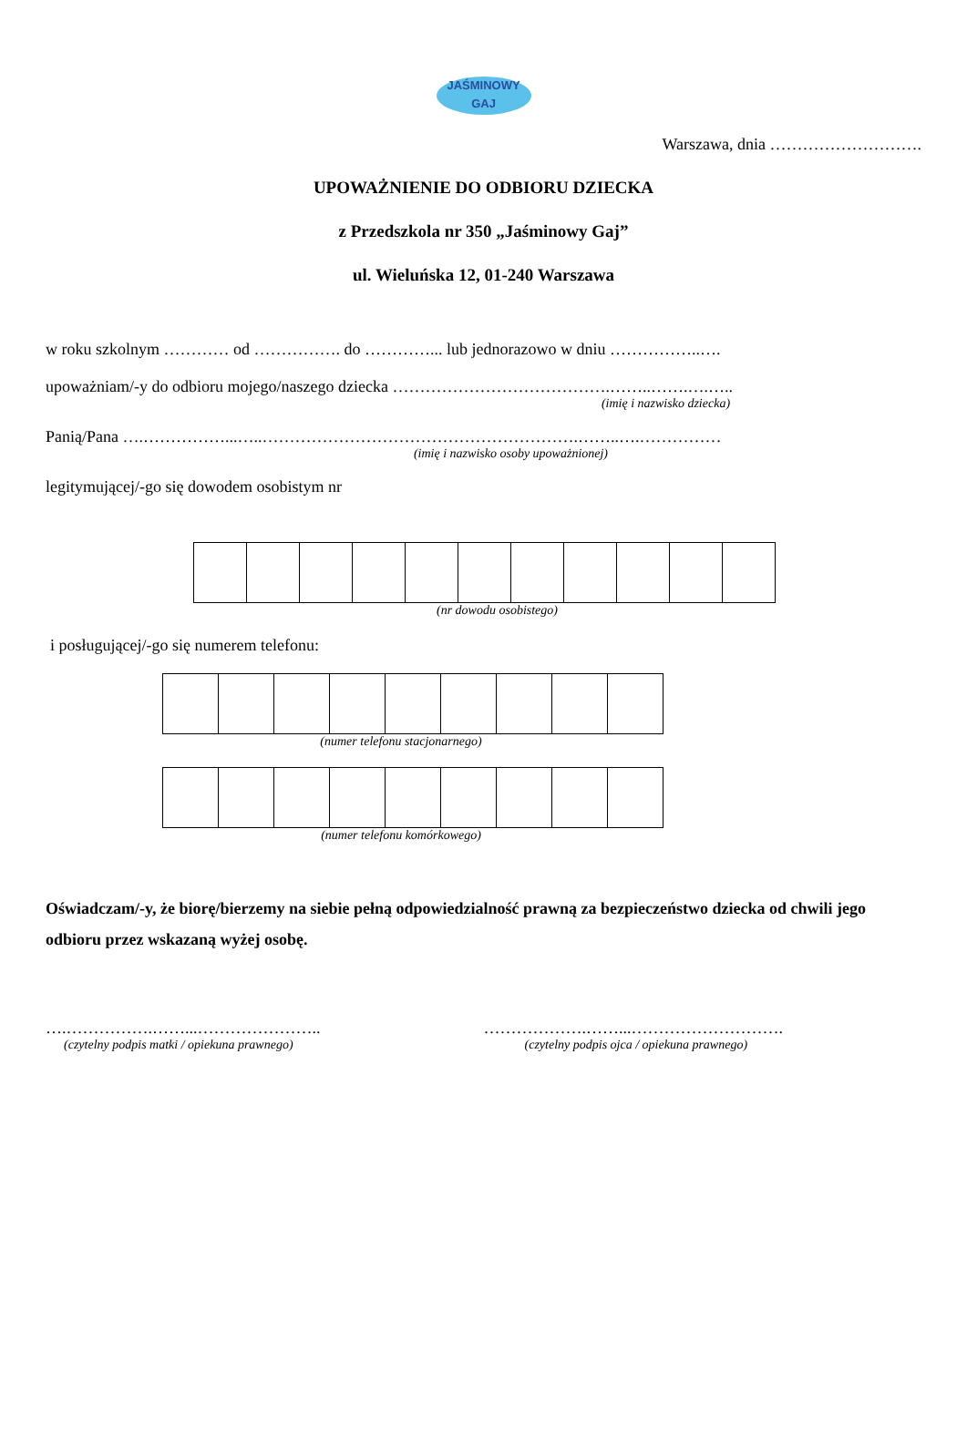JAŚMINOWY
GAJ
Warszawa, dnia ……………………….
UPOWAŻNIENIE DO ODBIORU DZIECKA
z Przedszkola nr 350 „Jaśminowy Gaj”
ul. Wieluńska 12, 01-240 Warszawa
w roku szkolnym ………… od ……………. do …………... lub jednorazowo w dniu ……………..….
upoważniam/-y do odbioru mojego/naszego dziecka ………………………………….……..…….….…..
(imię i nazwisko dziecka)
Panią/Pana ….……………...…..………………………………………………….……..….……………
(imię i nazwisko osoby upoważnionej)
legitymującej/-go się dowodem osobistym nr
(nr dowodu osobistego)
i posługującej/-go się numerem telefonu:
(numer telefonu stacjonarnego)
(numer telefonu komórkowego)
Oświadczam/-y, że biorę/bierzemy na siebie pełną odpowiedzialność prawną za bezpieczeństwo dziecka od chwili jego odbioru przez wskazaną wyżej osobę.
….…………….……...…………………..
(czytelny podpis matki / opiekuna prawnego)
……………….……...……………………….
(czytelny podpis ojca / opiekuna prawnego)